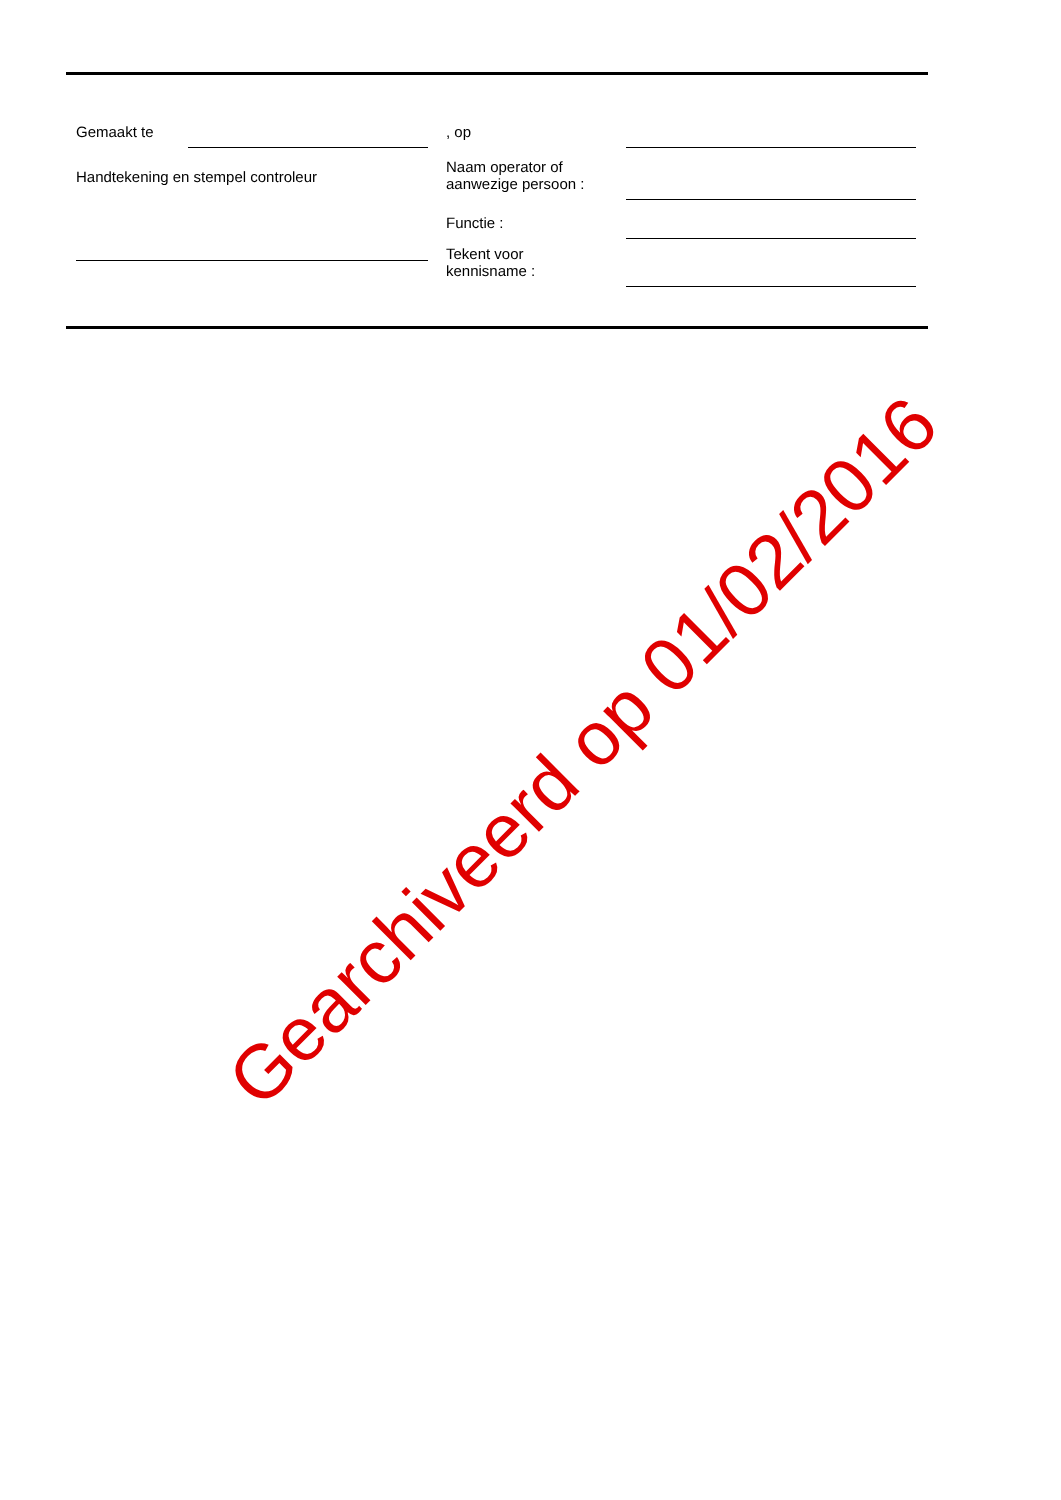Gemaakt te
, op
Handtekening en stempel controleur
Naam operator of
aanwezige persoon :
Functie :
Tekent voor
kennisname :
Gearchiveerd op 01/02/2016